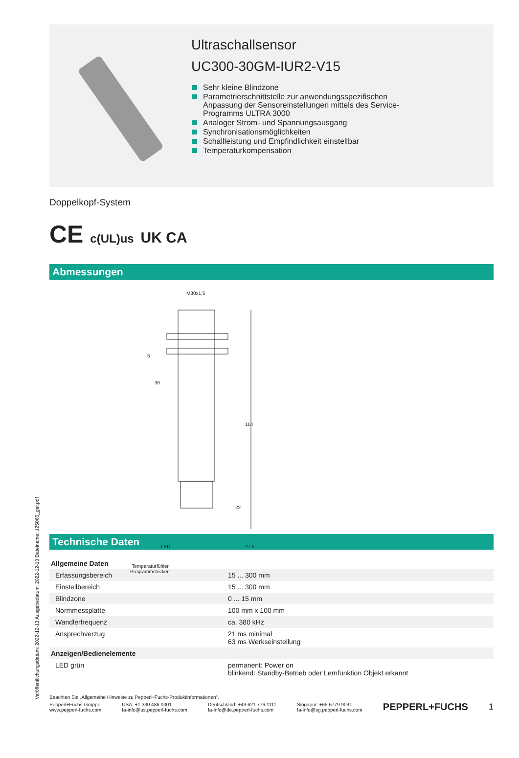Ultraschallsensor
UC300-30GM-IUR2-V15
Sehr kleine Blindzone
Parametrierschnittstelle zur anwendungsspezifischen Anpassung der Sensoreinstellungen mittels des Service-Programms ULTRA 3000
Analoger Strom- und Spannungsausgang
Synchronisationsmöglichkeiten
Schallleistung und Empfindlichkeit einstellbar
Temperaturkompensation
Doppelkopf-System
CE c(UL)us UK CA
Abmessungen
M30x1,5
5
36
114
22
27,5
LED
Temperaturfühler
Programmstecker
Technische Daten
| Allgemeine Daten | | |
| Erfassungsbereich | | 15 ... 300 mm |
| Einstellbereich | | 15 ... 300 mm |
| Blindzone | | 0 ... 15 mm |
| Normmessplatte | | 100 mm x 100 mm |
| Wandlerfrequenz | | ca. 380 kHz |
| Ansprechverzug | | 21 ms minimal 63 ms Werkseinstellung |
| Anzeigen/Bedienelemente | | |
| LED grün | | permanent: Power on blinkend: Standby-Betrieb oder Lernfunktion Objekt erkannt |
Beachten Sie „Allgemeine Hinweise zu Pepperl+Fuchs-Produktinformationen“.
Pepperl+Fuchs-Gruppe
www.pepperl-fuchs.com
USA: +1 330 486 0001
fa-info@us.pepperl-fuchs.com
Deutschland: +49 621 776 1111
fa-info@de.pepperl-fuchs.com
Singapur: +65 6779 9091
fa-info@sg.pepperl-fuchs.com
PEPPERL+FUCHS 1
Veröffentlichungsdatum: 2022-12-13 Ausgabedatum: 2022-12-13 Dateiname: 125065_ger.pdf